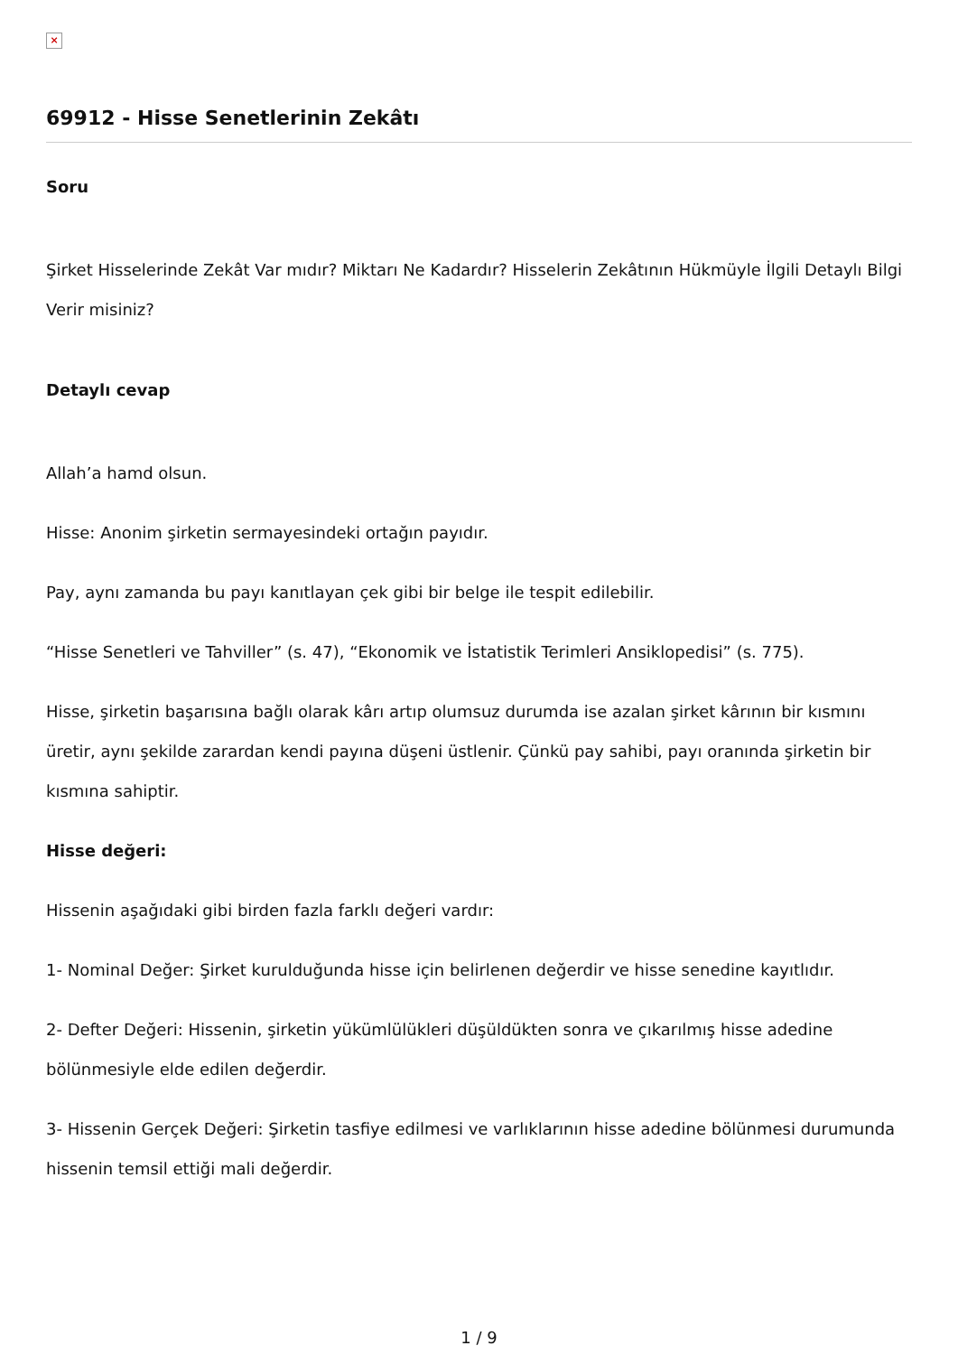×
69912 - Hisse Senetlerinin Zekâtı
Soru
Şirket Hisselerinde Zekât Var mıdır? Miktarı Ne Kadardır? Hisselerin Zekâtının Hükmüyle İlgili Detaylı Bilgi Verir misiniz?
Detaylı cevap
Allah’a hamd olsun.
Hisse: Anonim şirketin sermayesindeki ortağın payıdır.
Pay, aynı zamanda bu payı kanıtlayan çek gibi bir belge ile tespit edilebilir.
“Hisse Senetleri ve Tahviller” (s. 47), “Ekonomik ve İstatistik Terimleri Ansiklopedisi” (s. 775).
Hisse, şirketin başarısına bağlı olarak kârı artıp olumsuz durumda ise azalan şirket kârının bir kısmını üretir, aynı şekilde zarardan kendi payına düşeni üstlenir. Çünkü pay sahibi, payı oranında şirketin bir kısmına sahiptir.
Hisse değeri:
Hissenin aşağıdaki gibi birden fazla farklı değeri vardır:
1- Nominal Değer: Şirket kurulduğunda hisse için belirlenen değerdir ve hisse senedine kayıtlıdır.
2- Defter Değeri: Hissenin, şirketin yükümlülükleri düşüldükten sonra ve çıkarılmış hisse adedine bölünmesiyle elde edilen değerdir.
3- Hissenin Gerçek Değeri: Şirketin tasfiye edilmesi ve varlıklarının hisse adedine bölünmesi durumunda hissenin temsil ettiği mali değerdir.
1 / 9